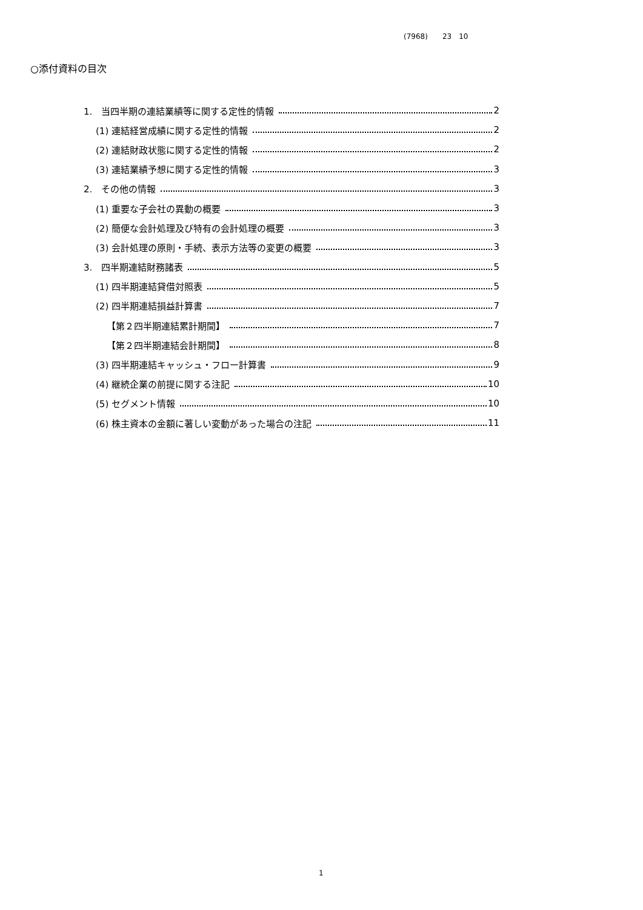(7968)　　23　10
○添付資料の目次
1.　当四半期の連結業績等に関する定性的情報 2
(1) 連結経営成績に関する定性的情報 2
(2) 連結財政状態に関する定性的情報 2
(3) 連結業績予想に関する定性的情報 3
2.　その他の情報 3
(1) 重要な子会社の異動の概要 3
(2) 簡便な会計処理及び特有の会計処理の概要 3
(3) 会計処理の原則・手続、表示方法等の変更の概要 3
3.　四半期連結財務諸表 5
(1) 四半期連結貸借対照表 5
(2) 四半期連結損益計算書 7
【第２四半期連結累計期間】 7
【第２四半期連結会計期間】 8
(3) 四半期連結キャッシュ・フロー計算書 9
(4) 継続企業の前提に関する注記 10
(5) セグメント情報 10
(6) 株主資本の金額に著しい変動があった場合の注記 11
1